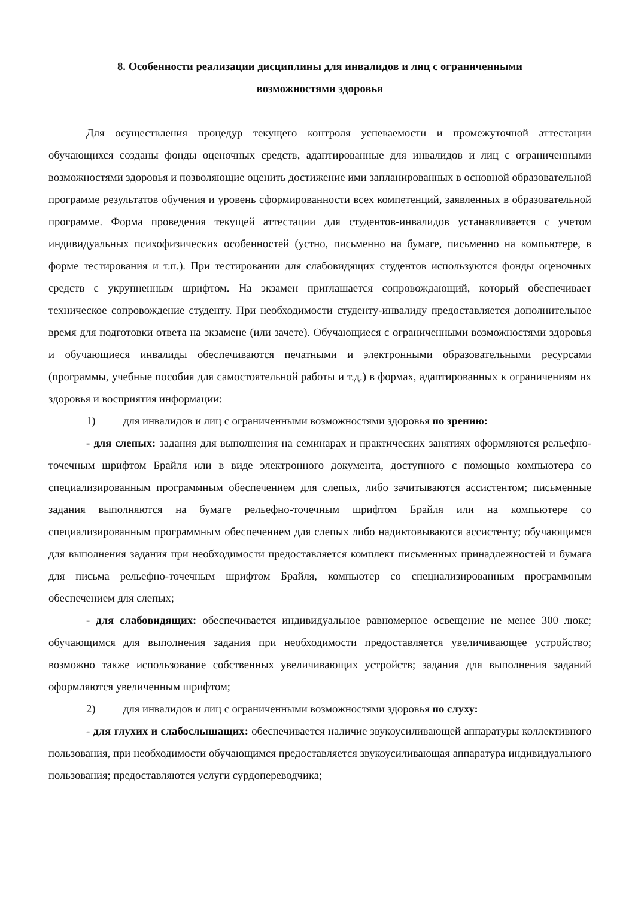8. Особенности реализации дисциплины для инвалидов и лиц с ограниченными возможностями здоровья
Для осуществления процедур текущего контроля успеваемости и промежуточной аттестации обучающихся созданы фонды оценочных средств, адаптированные для инвалидов и лиц с ограниченными возможностями здоровья и позволяющие оценить достижение ими запланированных в основной образовательной программе результатов обучения и уровень сформированности всех компетенций, заявленных в образовательной программе. Форма проведения текущей аттестации для студентов-инвалидов устанавливается с учетом индивидуальных психофизических особенностей (устно, письменно на бумаге, письменно на компьютере, в форме тестирования и т.п.). При тестировании для слабовидящих студентов используются фонды оценочных средств с укрупненным шрифтом. На экзамен приглашается сопровождающий, который обеспечивает техническое сопровождение студенту. При необходимости студенту-инвалиду предоставляется дополнительное время для подготовки ответа на экзамене (или зачете). Обучающиеся с ограниченными возможностями здоровья и обучающиеся инвалиды обеспечиваются печатными и электронными образовательными ресурсами (программы, учебные пособия для самостоятельной работы и т.д.) в формах, адаптированных к ограничениям их здоровья и восприятия информации:
1) для инвалидов и лиц с ограниченными возможностями здоровья по зрению:
- для слепых: задания для выполнения на семинарах и практических занятиях оформляются рельефно-точечным шрифтом Брайля или в виде электронного документа, доступного с помощью компьютера со специализированным программным обеспечением для слепых, либо зачитываются ассистентом; письменные задания выполняются на бумаге рельефно-точечным шрифтом Брайля или на компьютере со специализированным программным обеспечением для слепых либо надиктовываются ассистенту; обучающимся для выполнения задания при необходимости предоставляется комплект письменных принадлежностей и бумага для письма рельефно-точечным шрифтом Брайля, компьютер со специализированным программным обеспечением для слепых;
- для слабовидящих: обеспечивается индивидуальное равномерное освещение не менее 300 люкс; обучающимся для выполнения задания при необходимости предоставляется увеличивающее устройство; возможно также использование собственных увеличивающих устройств; задания для выполнения заданий оформляются увеличенным шрифтом;
2) для инвалидов и лиц с ограниченными возможностями здоровья по слуху:
- для глухих и слабослышащих: обеспечивается наличие звукоусиливающей аппаратуры коллективного пользования, при необходимости обучающимся предоставляется звукоусиливающая аппаратура индивидуального пользования; предоставляются услуги сурдопереводчика;